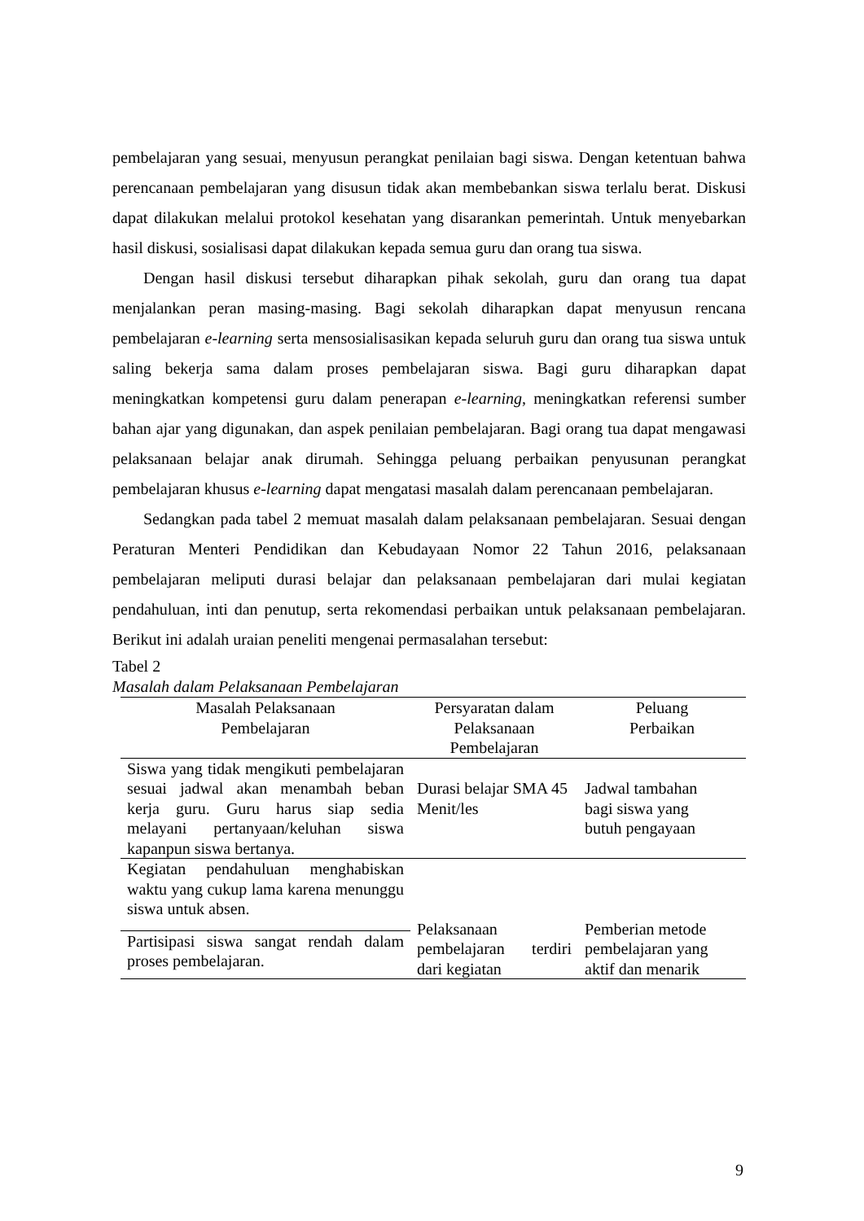pembelajaran yang sesuai, menyusun perangkat penilaian bagi siswa. Dengan ketentuan bahwa perencanaan pembelajaran yang disusun tidak akan membebankan siswa terlalu berat. Diskusi dapat dilakukan melalui protokol kesehatan yang disarankan pemerintah. Untuk menyebarkan hasil diskusi, sosialisasi dapat dilakukan kepada semua guru dan orang tua siswa.
Dengan hasil diskusi tersebut diharapkan pihak sekolah, guru dan orang tua dapat menjalankan peran masing-masing. Bagi sekolah diharapkan dapat menyusun rencana pembelajaran e-learning serta mensosialisasikan kepada seluruh guru dan orang tua siswa untuk saling bekerja sama dalam proses pembelajaran siswa. Bagi guru diharapkan dapat meningkatkan kompetensi guru dalam penerapan e-learning, meningkatkan referensi sumber bahan ajar yang digunakan, dan aspek penilaian pembelajaran. Bagi orang tua dapat mengawasi pelaksanaan belajar anak dirumah. Sehingga peluang perbaikan penyusunan perangkat pembelajaran khusus e-learning dapat mengatasi masalah dalam perencanaan pembelajaran.
Sedangkan pada tabel 2 memuat masalah dalam pelaksanaan pembelajaran. Sesuai dengan Peraturan Menteri Pendidikan dan Kebudayaan Nomor 22 Tahun 2016, pelaksanaan pembelajaran meliputi durasi belajar dan pelaksanaan pembelajaran dari mulai kegiatan pendahuluan, inti dan penutup, serta rekomendasi perbaikan untuk pelaksanaan pembelajaran. Berikut ini adalah uraian peneliti mengenai permasalahan tersebut:
Tabel 2
Masalah dalam Pelaksanaan Pembelajaran
| Masalah Pelaksanaan Pembelajaran | Persyaratan dalam Pelaksanaan Pembelajaran | Peluang Perbaikan |
| --- | --- | --- |
| Siswa yang tidak mengikuti pembelajaran sesuai jadwal akan menambah beban kerja guru. Guru harus siap sedia melayani pertanyaan/keluhan siswa kapanpun siswa bertanya. | Durasi belajar SMA 45 Menit/les | Jadwal tambahan bagi siswa yang butuh pengayaan |
| Kegiatan pendahuluan menghabiskan waktu yang cukup lama karena menunggu siswa untuk absen. | Pelaksanaan pembelajaran terdiri dari kegiatan | Pemberian metode pembelajaran yang aktif dan menarik |
| Partisipasi siswa sangat rendah dalam proses pembelajaran. | | |
9